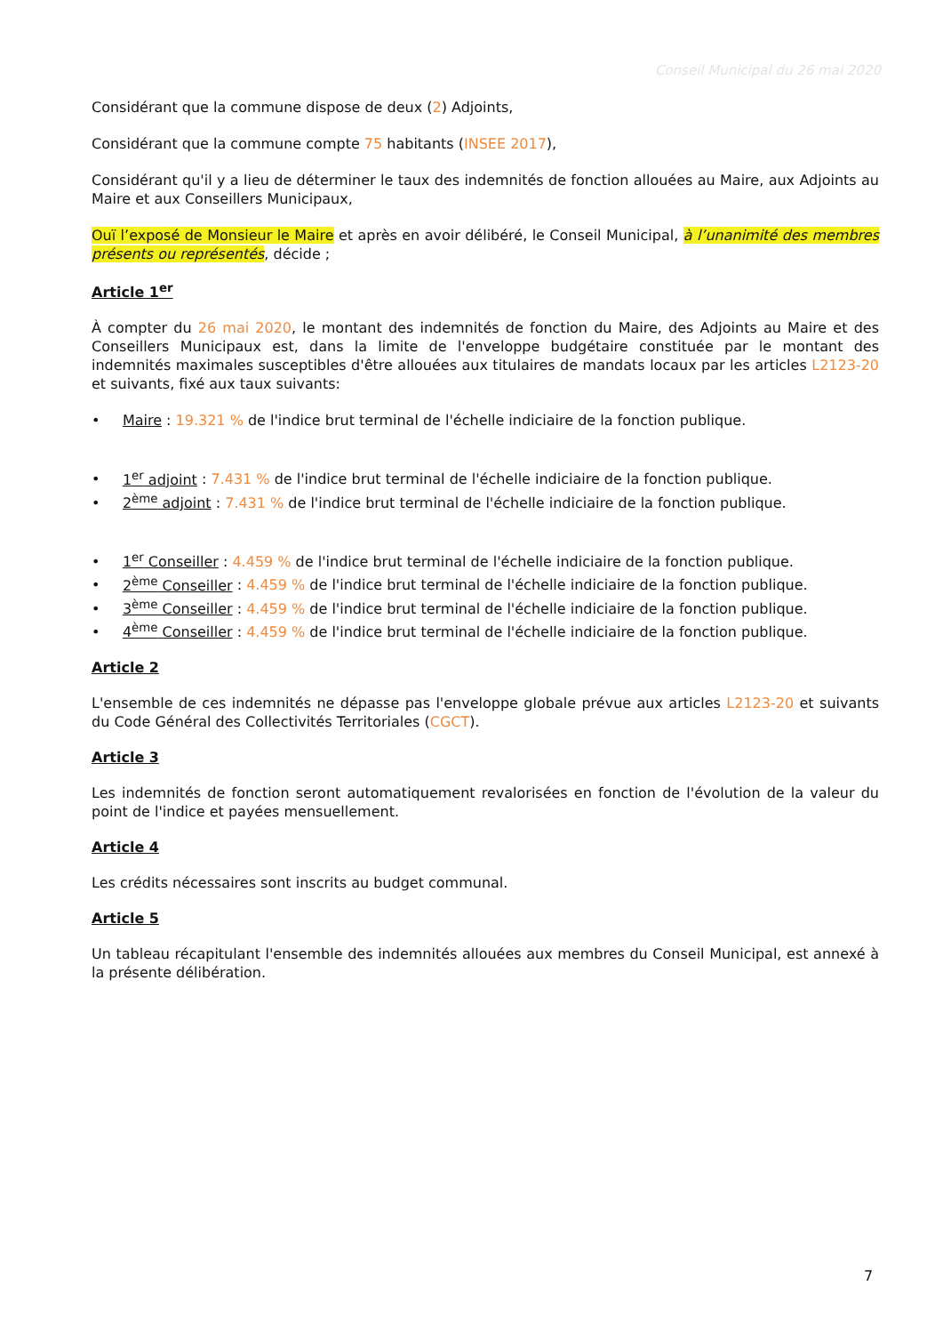Conseil Municipal du 26 mai 2020
Considérant que la commune dispose de deux (2) Adjoints,
Considérant que la commune compte 75 habitants (INSEE 2017),
Considérant qu'il y a lieu de déterminer le taux des indemnités de fonction allouées au Maire, aux Adjoints au Maire et aux Conseillers Municipaux,
Ouï l’exposé de Monsieur le Maire et après en avoir délibéré, le Conseil Municipal, à l’unanimité des membres présents ou représentés, décide ;
Article 1<sup>er</sup>
À compter du 26 mai 2020, le montant des indemnités de fonction du Maire, des Adjoints au Maire et des Conseillers Municipaux est, dans la limite de l'enveloppe budgétaire constituée par le montant des indemnités maximales susceptibles d'être allouées aux titulaires de mandats locaux par les articles L2123-20 et suivants, fixé aux taux suivants:
• Maire : 19.321 % de l'indice brut terminal de l'échelle indiciaire de la fonction publique.
• 1<sup>er</sup> adjoint : 7.431 % de l'indice brut terminal de l'échelle indiciaire de la fonction publique.
• 2<sup>ème</sup> adjoint : 7.431 % de l'indice brut terminal de l'échelle indiciaire de la fonction publique.
• 1<sup>er</sup> Conseiller : 4.459 % de l'indice brut terminal de l'échelle indiciaire de la fonction publique.
• 2<sup>ème</sup> Conseiller : 4.459 % de l'indice brut terminal de l'échelle indiciaire de la fonction publique.
• 3<sup>ème</sup> Conseiller : 4.459 % de l'indice brut terminal de l'échelle indiciaire de la fonction publique.
• 4<sup>ème</sup> Conseiller : 4.459 % de l'indice brut terminal de l'échelle indiciaire de la fonction publique.
Article 2
L'ensemble de ces indemnités ne dépasse pas l'enveloppe globale prévue aux articles L2123-20 et suivants du Code Général des Collectivités Territoriales (CGCT).
Article 3
Les indemnités de fonction seront automatiquement revalorisées en fonction de l'évolution de la valeur du point de l'indice et payées mensuellement.
Article 4
Les crédits nécessaires sont inscrits au budget communal.
Article 5
Un tableau récapitulant l'ensemble des indemnités allouées aux membres du Conseil Municipal, est annexé à la présente délibération.
7